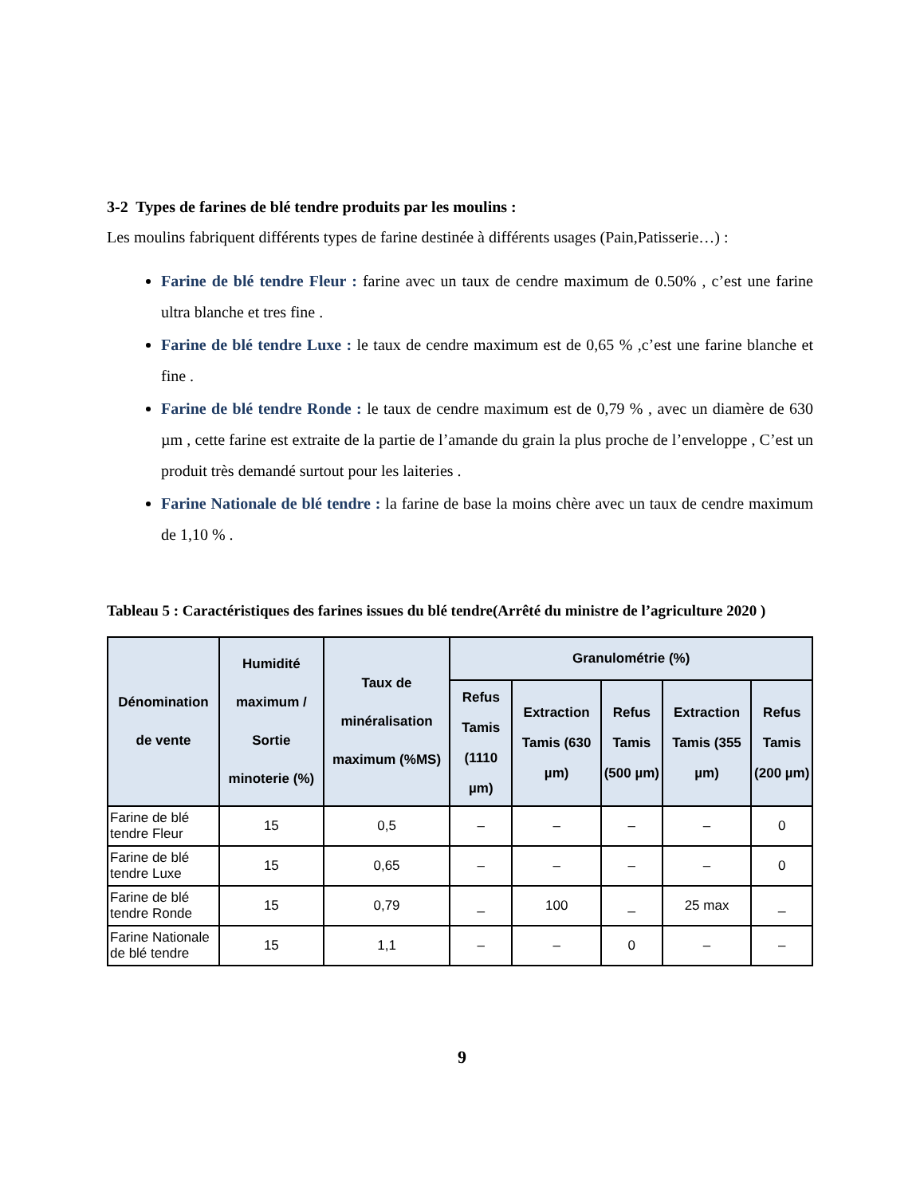3-2 Types de farines de blé tendre produits par les moulins :
Les moulins fabriquent différents types de farine destinée à différents usages (Pain,Patisserie…) :
Farine de blé tendre Fleur : farine avec un taux de cendre maximum de 0.50% , c’est une farine ultra blanche et tres fine .
Farine de blé tendre Luxe : le taux de cendre maximum est de 0,65 % ,c’est une farine blanche et fine .
Farine de blé tendre Ronde : le taux de cendre maximum est de 0,79 % , avec un diamère de 630 µm , cette farine est extraite de la partie de l’amande du grain la plus proche de l’enveloppe , C’est un produit très demandé surtout pour les laiteries .
Farine Nationale de blé tendre : la farine de base la moins chère avec un taux de cendre maximum de 1,10 % .
Tableau 5 : Caractéristiques des farines issues du blé tendre(Arrêté du ministre de l’agriculture 2020 )
| Dénomination de vente | Humidité maximum / Sortie minoterie (%) | Taux de minéralisation maximum (%MS) | Granulométrie (%) | | | | |
| --- | --- | --- | --- | --- | --- | --- | --- |
| | | | Refus Tamis (1110 µm) | Extraction Tamis (630 µm) | Refus Tamis (500 µm) | Extraction Tamis (355 µm) | Refus Tamis (200 µm) |
| Farine de blé tendre Fleur | 15 | 0,5 | – | – | – | – | 0 |
| Farine de blé tendre Luxe | 15 | 0,65 | – | – | – | – | 0 |
| Farine de blé tendre Ronde | 15 | 0,79 | _ | 100 | _ | 25 max | _ |
| Farine Nationale de blé tendre | 15 | 1,1 | – | – | 0 | – | – |
9